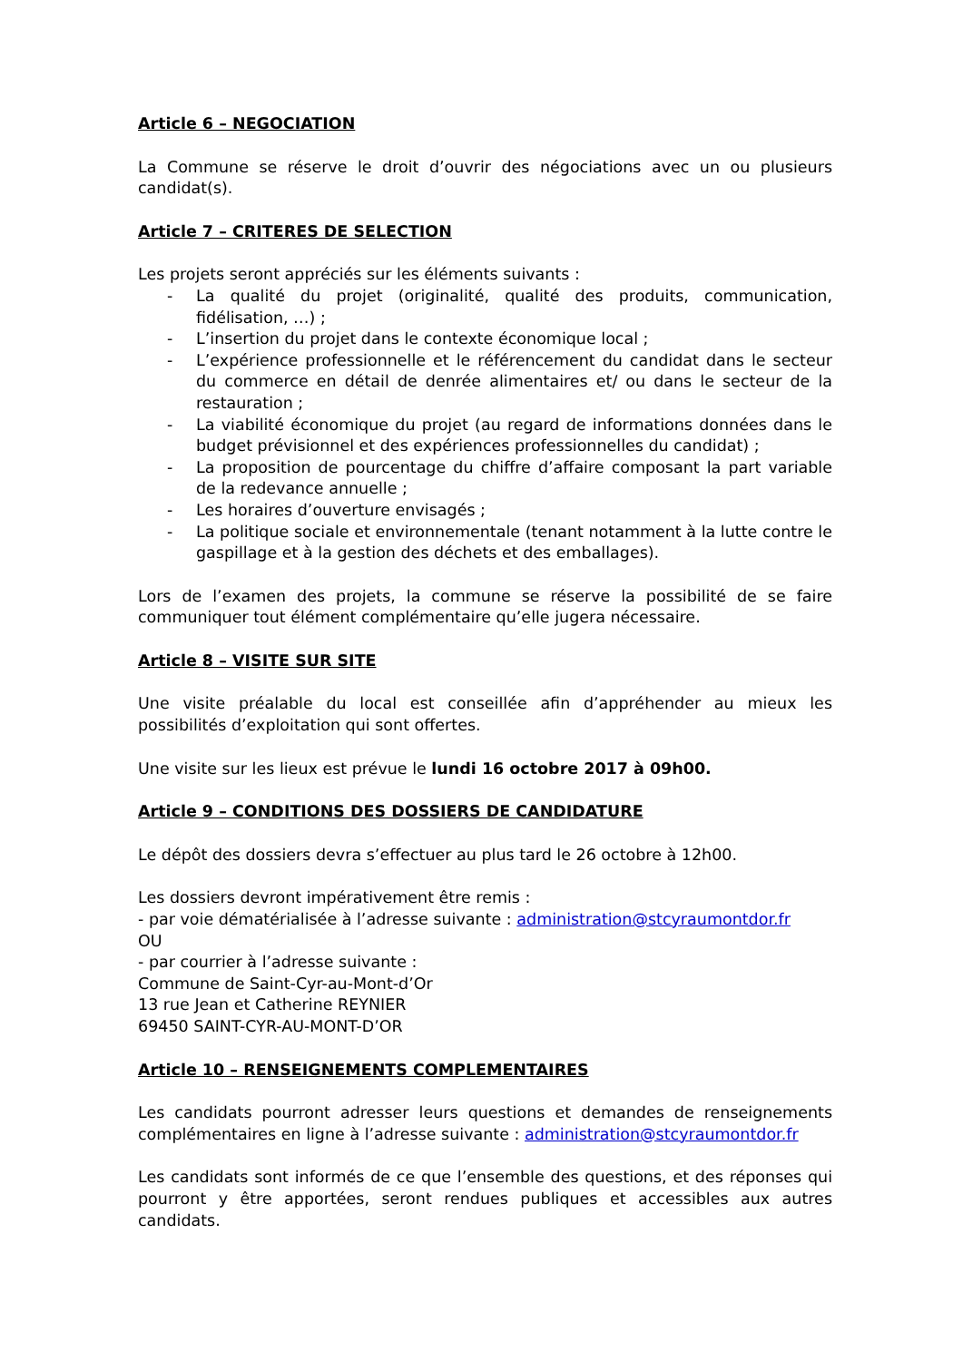Article 6 – NEGOCIATION
La Commune se réserve le droit d’ouvrir des négociations avec un ou plusieurs candidat(s).
Article 7 – CRITERES DE SELECTION
Les projets seront appréciés sur les éléments suivants :
- La qualité du projet (originalité, qualité des produits, communication, fidélisation, …) ;
- L’insertion du projet dans le contexte économique local ;
- L’expérience professionnelle et le référencement du candidat dans le secteur du commerce en détail de denrée alimentaires et/ ou dans le secteur de la restauration ;
- La viabilité économique du projet (au regard de informations données dans le budget prévisionnel et des expériences professionnelles du candidat) ;
- La proposition de pourcentage du chiffre d’affaire composant la part variable de la redevance annuelle ;
- Les horaires d’ouverture envisagés ;
- La politique sociale et environnementale (tenant notamment à la lutte contre le gaspillage et à la gestion des déchets et des emballages).
Lors de l’examen des projets, la commune se réserve la possibilité de se faire communiquer tout élément complémentaire qu’elle jugera nécessaire.
Article 8 – VISITE SUR SITE
Une visite préalable du local est conseillée afin d’appréhender au mieux les possibilités d’exploitation qui sont offertes.
Une visite sur les lieux est prévue le lundi 16 octobre 2017 à 09h00.
Article 9 – CONDITIONS DES DOSSIERS DE CANDIDATURE
Le dépôt des dossiers devra s’effectuer au plus tard le 26 octobre à 12h00.
Les dossiers devront impérativement être remis :
- par voie dématérialisée à l’adresse suivante : administration@stcyraumontdor.fr
OU
- par courrier à l’adresse suivante :
Commune de Saint-Cyr-au-Mont-d’Or
13 rue Jean et Catherine REYNIER
69450 SAINT-CYR-AU-MONT-D’OR
Article 10 – RENSEIGNEMENTS COMPLEMENTAIRES
Les candidats pourront adresser leurs questions et demandes de renseignements complémentaires en ligne à l’adresse suivante : administration@stcyraumontdor.fr
Les candidats sont informés de ce que l’ensemble des questions, et des réponses qui pourront y être apportées, seront rendues publiques et accessibles aux autres candidats.